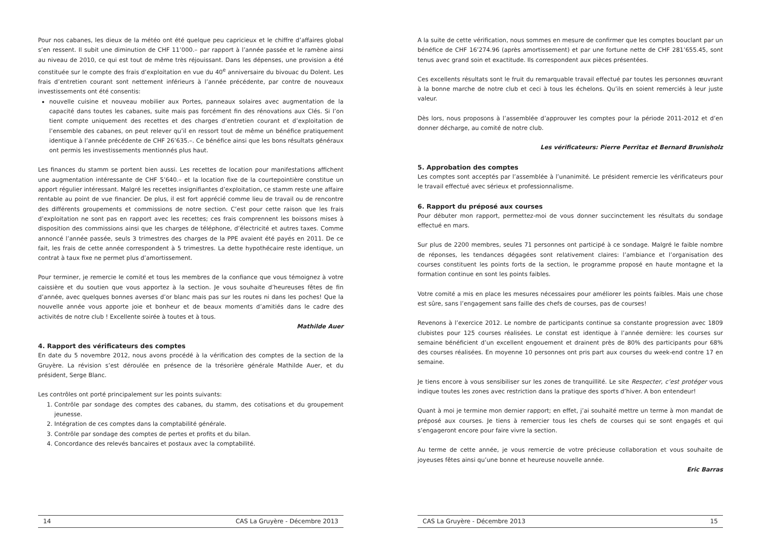Pour nos cabanes, les dieux de la météo ont été quelque peu capricieux et le chiffre d’affaires global s’en ressent. Il subit une diminution de CHF 11’000.– par rapport à l’année passée et le ramène ainsi au niveau de 2010, ce qui est tout de même très réjouissant. Dans les dépenses, une provision a été constituée sur le compte des frais d’exploitation en vue du 40<sup>e</sup> anniversaire du bivouac du Dolent. Les frais d’entretien courant sont nettement inférieurs à l’année précédente, par contre de nouveaux investissements ont été consentis:
nouvelle cuisine et nouveau mobilier aux Portes, panneaux solaires avec augmentation de la capacité dans toutes les cabanes, suite mais pas forcément fin des rénovations aux Clés. Si l’on tient compte uniquement des recettes et des charges d’entretien courant et d’exploitation de l’ensemble des cabanes, on peut relever qu’il en ressort tout de même un bénéfice pratiquement identique à l’année précédente de CHF 26’635.–. Ce bénéfice ainsi que les bons résultats généraux ont permis les investissements mentionnés plus haut.
Les finances du stamm se portent bien aussi. Les recettes de location pour manifestations affichent une augmentation intéressante de CHF 5’640.– et la location fixe de la courtepointière constitue un apport régulier intéressant. Malgré les recettes insignifiantes d’exploitation, ce stamm reste une affaire rentable au point de vue financier. De plus, il est fort apprécié comme lieu de travail ou de rencontre des différents groupements et commissions de notre section. C’est pour cette raison que les frais d’exploitation ne sont pas en rapport avec les recettes; ces frais comprennent les boissons mises à disposition des commissions ainsi que les charges de téléphone, d’électricité et autres taxes. Comme annoncé l’année passée, seuls 3 trimestres des charges de la PPE avaient été payés en 2011. De ce fait, les frais de cette année correspondent à 5 trimestres. La dette hypothécaire reste identique, un contrat à taux fixe ne permet plus d’amortissement.
Pour terminer, je remercie le comité et tous les membres de la confiance que vous témoignez à votre caissière et du soutien que vous apportez à la section. Je vous souhaite d’heureuses fêtes de fin d’année, avec quelques bonnes averses d’or blanc mais pas sur les routes ni dans les poches! Que la nouvelle année vous apporte joie et bonheur et de beaux moments d’amitiés dans le cadre des activités de notre club ! Excellente soirée à toutes et à tous.
Mathilde Auer
4. Rapport des vérificateurs des comptes
En date du 5 novembre 2012, nous avons procédé à la vérification des comptes de la section de la Gruyère. La révision s’est déroulée en présence de la trésorière générale Mathilde Auer, et du président, Serge Blanc.
Les contrôles ont porté principalement sur les points suivants:
1. Contrôle par sondage des comptes des cabanes, du stamm, des cotisations et du groupement jeunesse.
2. Intégration de ces comptes dans la comptabilité générale.
3. Contrôle par sondage des comptes de pertes et profits et du bilan.
4. Concordance des relevés bancaires et postaux avec la comptabilité.
14 CAS La Gruyère - Décembre 2013
A la suite de cette vérification, nous sommes en mesure de confirmer que les comptes bouclant par un bénéfice de CHF 16’274.96 (après amortissement) et par une fortune nette de CHF 281’655.45, sont tenus avec grand soin et exactitude. Ils correspondent aux pièces présentées.
Ces excellents résultats sont le fruit du remarquable travail effectué par toutes les personnes œuvrant à la bonne marche de notre club et ceci à tous les échelons. Qu’ils en soient remerciés à leur juste valeur.
Dès lors, nous proposons à l’assemblée d’approuver les comptes pour la période 2011-2012 et d’en donner décharge, au comité de notre club.
Les vérificateurs: Pierre Perritaz et Bernard Brunisholz
5. Approbation des comptes
Les comptes sont acceptés par l’assemblée à l’unanimité. Le président remercie les vérificateurs pour le travail effectué avec sérieux et professionnalisme.
6. Rapport du préposé aux courses
Pour débuter mon rapport, permettez-moi de vous donner succinctement les résultats du sondage effectué en mars.
Sur plus de 2200 membres, seules 71 personnes ont participé à ce sondage. Malgré le faible nombre de réponses, les tendances dégagées sont relativement claires: l’ambiance et l’organisation des courses constituent les points forts de la section, le programme proposé en haute montagne et la formation continue en sont les points faibles.
Votre comité a mis en place les mesures nécessaires pour améliorer les points faibles. Mais une chose est sûre, sans l’engagement sans faille des chefs de courses, pas de courses!
Revenons à l’exercice 2012. Le nombre de participants continue sa constante progression avec 1809 clubistes pour 125 courses réalisées. Le constat est identique à l’année dernière: les courses sur semaine bénéficient d’un excellent engouement et drainent près de 80% des participants pour 68% des courses réalisées. En moyenne 10 personnes ont pris part aux courses du week-end contre 17 en semaine.
Je tiens encore à vous sensibiliser sur les zones de tranquillité. Le site Respecter, c’est protéger vous indique toutes les zones avec restriction dans la pratique des sports d’hiver. A bon entendeur!
Quant à moi je termine mon dernier rapport; en effet, j’ai souhaité mettre un terme à mon mandat de préposé aux courses. Je tiens à remercier tous les chefs de courses qui se sont engagés et qui s’engageront encore pour faire vivre la section.
Au terme de cette année, je vous remercie de votre précieuse collaboration et vous souhaite de joyeuses fêtes ainsi qu’une bonne et heureuse nouvelle année.
Eric Barras
CAS La Gruyère - Décembre 2013 15